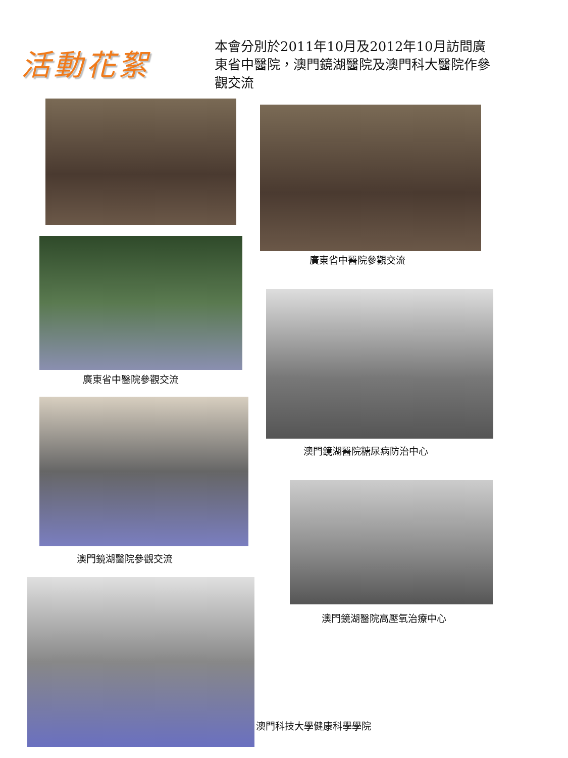活動花絮
本會分別於2011年10月及2012年10月訪問廣東省中醫院，澳門鏡湖醫院及澳門科大醫院作參觀交流
廣東省中醫院參觀交流
廣東省中醫院參觀交流
澳門鏡湖醫院糖尿病防治中心
澳門鏡湖醫院參觀交流
澳門鏡湖醫院高壓氧治療中心
澳門科技大學健康科學學院